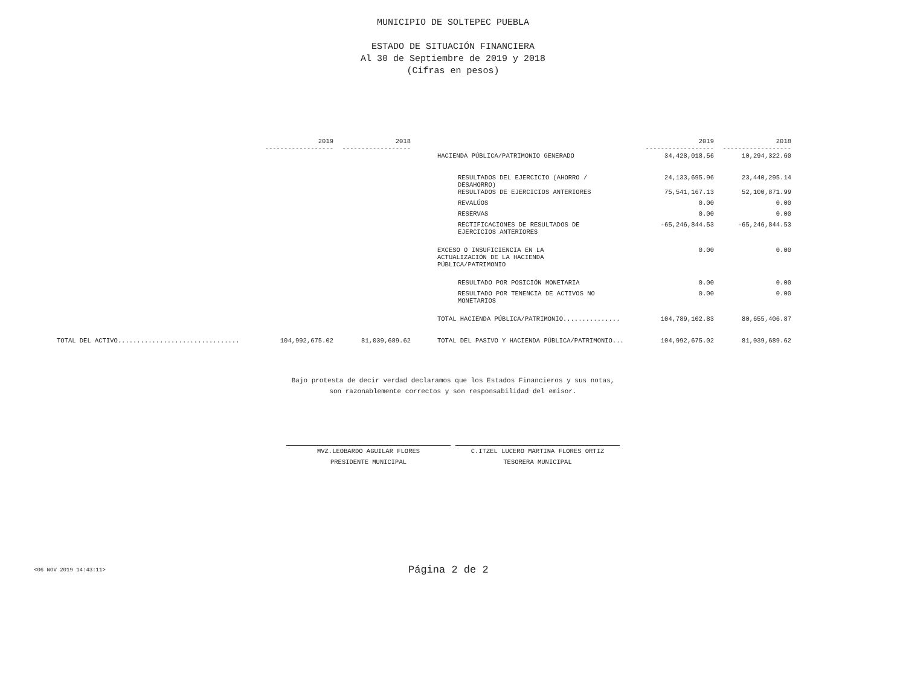MUNICIPIO DE SOLTEPEC PUEBLA
ESTADO DE SITUACIÓN FINANCIERA
Al 30 de Septiembre de 2019 y 2018
(Cifras en pesos)
| | 2019 ------------------ | 2018 ------------------ | | 2019 ------------------ | 2018 ------------------ |
| | | | HACIENDA PÚBLICA/PATRIMONIO GENERADO | 34,428,018.56 | 10,294,322.60 |
| | | | RESULTADOS DEL EJERCICIO (AHORRO / DESAHORRO) | 24,133,695.96 | 23,440,295.14 |
| | | | RESULTADOS DE EJERCICIOS ANTERIORES | 75,541,167.13 | 52,100,871.99 |
| | | | REVALÚOS | 0.00 | 0.00 |
| | | | RESERVAS | 0.00 | 0.00 |
| | | | RECTIFICACIONES DE RESULTADOS DE EJERCICIOS ANTERIORES | -65,246,844.53 | -65,246,844.53 |
| | | | EXCESO O INSUFICIENCIA EN LA ACTUALIZACIÓN DE LA HACIENDA PÚBLICA/PATRIMONIO | 0.00 | 0.00 |
| | | | RESULTADO POR POSICIÓN MONETARIA | 0.00 | 0.00 |
| | | | RESULTADO POR TENENCIA DE ACTIVOS NO MONETARIOS | 0.00 | 0.00 |
| | | | TOTAL HACIENDA PÚBLICA/PATRIMONIO............... | 104,789,102.83 | 80,655,406.87 |
| TOTAL DEL ACTIVO................................ | 104,992,675.02 | 81,039,689.62 | TOTAL DEL PASIVO Y HACIENDA PÚBLICA/PATRIMONIO... | 104,992,675.02 | 81,039,689.62 |
Bajo protesta de decir verdad declaramos que los Estados Financieros y sus notas,
son razonablemente correctos y son responsabilidad del emisor.
MVZ.LEOBARDO AGUILAR FLORES
PRESIDENTE MUNICIPAL
C.ITZEL LUCERO MARTINA FLORES ORTIZ
TESORERA MUNICIPAL
<06 NOV 2019 14:43:11> Página 2 de 2